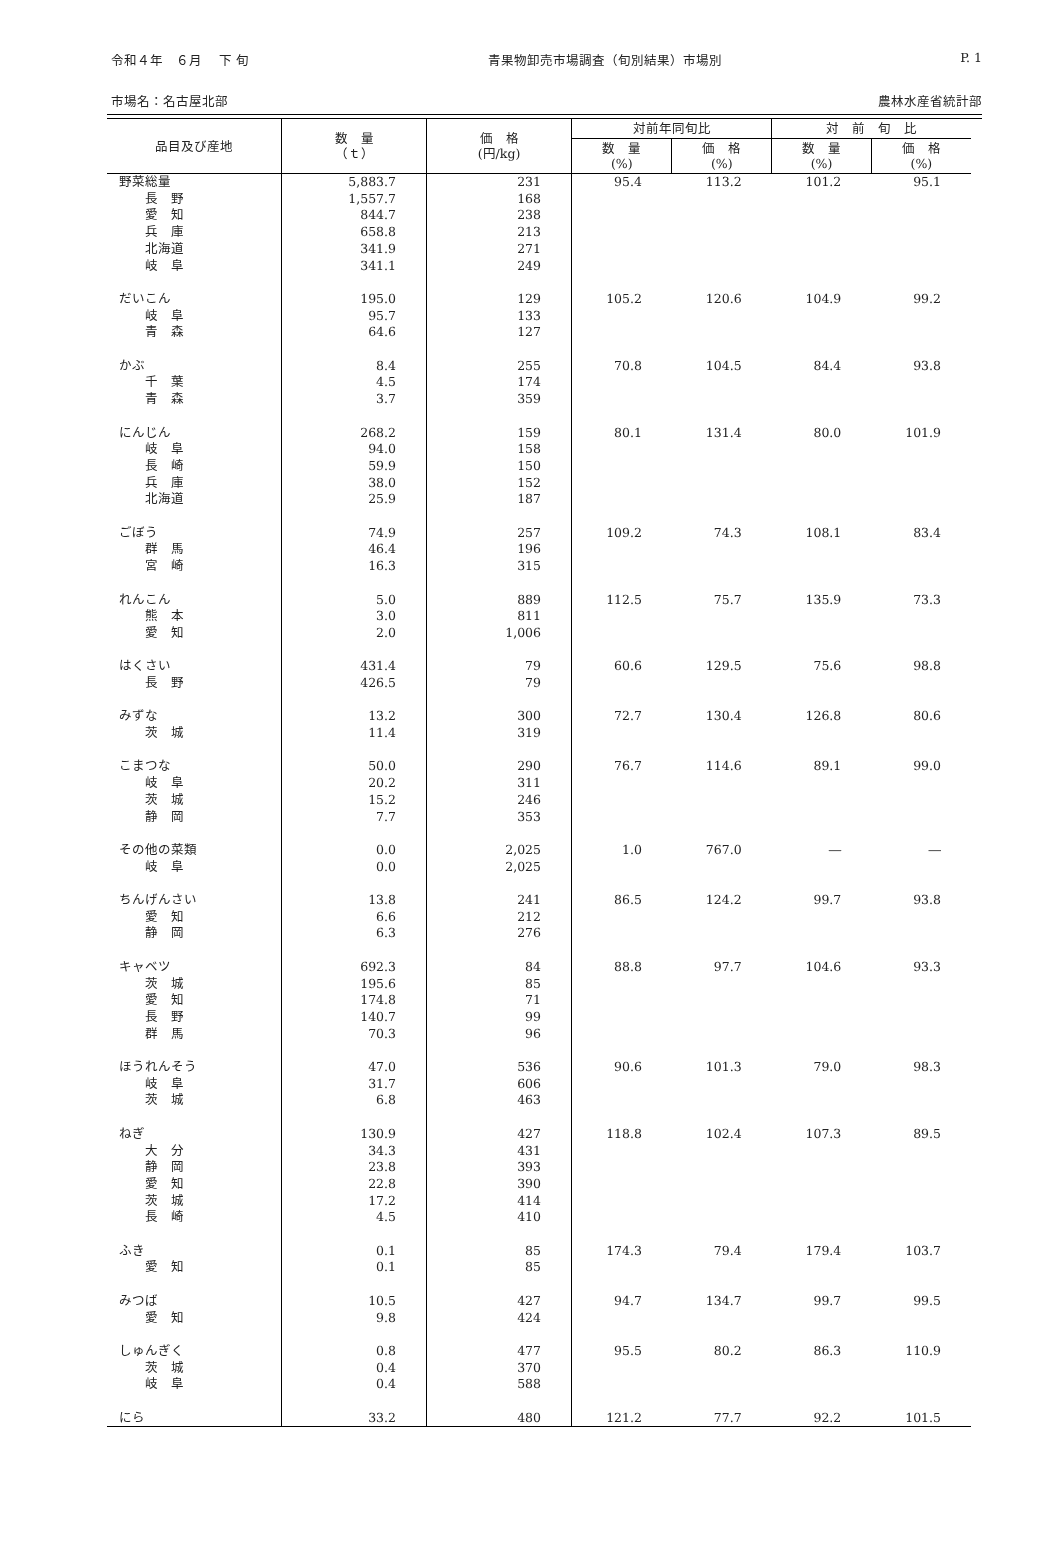令和４年　６月　 下 旬 青果物卸売市場調査（旬別結果）市場別 P. 1
市場名：名古屋北部 農林水産省統計部
| 品目及び産地 | 数 量 （ｔ） | 価 格 (円/kg) | 対前年同旬比 | | 対 前 旬 比 | |
| --- | --- | --- | --- | --- | --- | --- |
| | | | 数 量 (%) | 価 格 (%) | 数 量 (%) | 価 格 (%) |
| 野菜総量 | 5,883.7 | 231 | 95.4 | 113.2 | 101.2 | 95.1 |
| 長 野 | 1,557.7 | 168 | | | | |
| 愛 知 | 844.7 | 238 | | | | |
| 兵 庫 | 658.8 | 213 | | | | |
| 北海道 | 341.9 | 271 | | | | |
| 岐 阜 | 341.1 | 249 | | | | |
| だいこん | 195.0 | 129 | 105.2 | 120.6 | 104.9 | 99.2 |
| 岐 阜 | 95.7 | 133 | | | | |
| 青 森 | 64.6 | 127 | | | | |
| かぶ | 8.4 | 255 | 70.8 | 104.5 | 84.4 | 93.8 |
| 千 葉 | 4.5 | 174 | | | | |
| 青 森 | 3.7 | 359 | | | | |
| にんじん | 268.2 | 159 | 80.1 | 131.4 | 80.0 | 101.9 |
| 岐 阜 | 94.0 | 158 | | | | |
| 長 崎 | 59.9 | 150 | | | | |
| 兵 庫 | 38.0 | 152 | | | | |
| 北海道 | 25.9 | 187 | | | | |
| ごぼう | 74.9 | 257 | 109.2 | 74.3 | 108.1 | 83.4 |
| 群 馬 | 46.4 | 196 | | | | |
| 宮 崎 | 16.3 | 315 | | | | |
| れんこん | 5.0 | 889 | 112.5 | 75.7 | 135.9 | 73.3 |
| 熊 本 | 3.0 | 811 | | | | |
| 愛 知 | 2.0 | 1,006 | | | | |
| はくさい | 431.4 | 79 | 60.6 | 129.5 | 75.6 | 98.8 |
| 長 野 | 426.5 | 79 | | | | |
| みずな | 13.2 | 300 | 72.7 | 130.4 | 126.8 | 80.6 |
| 茨 城 | 11.4 | 319 | | | | |
| こまつな | 50.0 | 290 | 76.7 | 114.6 | 89.1 | 99.0 |
| 岐 阜 | 20.2 | 311 | | | | |
| 茨 城 | 15.2 | 246 | | | | |
| 静 岡 | 7.7 | 353 | | | | |
| その他の菜類 | 0.0 | 2,025 | 1.0 | 767.0 | ― | ― |
| 岐 阜 | 0.0 | 2,025 | | | | |
| ちんげんさい | 13.8 | 241 | 86.5 | 124.2 | 99.7 | 93.8 |
| 愛 知 | 6.6 | 212 | | | | |
| 静 岡 | 6.3 | 276 | | | | |
| キャベツ | 692.3 | 84 | 88.8 | 97.7 | 104.6 | 93.3 |
| 茨 城 | 195.6 | 85 | | | | |
| 愛 知 | 174.8 | 71 | | | | |
| 長 野 | 140.7 | 99 | | | | |
| 群 馬 | 70.3 | 96 | | | | |
| ほうれんそう | 47.0 | 536 | 90.6 | 101.3 | 79.0 | 98.3 |
| 岐 阜 | 31.7 | 606 | | | | |
| 茨 城 | 6.8 | 463 | | | | |
| ねぎ | 130.9 | 427 | 118.8 | 102.4 | 107.3 | 89.5 |
| 大 分 | 34.3 | 431 | | | | |
| 静 岡 | 23.8 | 393 | | | | |
| 愛 知 | 22.8 | 390 | | | | |
| 茨 城 | 17.2 | 414 | | | | |
| 長 崎 | 4.5 | 410 | | | | |
| ふき | 0.1 | 85 | 174.3 | 79.4 | 179.4 | 103.7 |
| 愛 知 | 0.1 | 85 | | | | |
| みつば | 10.5 | 427 | 94.7 | 134.7 | 99.7 | 99.5 |
| 愛 知 | 9.8 | 424 | | | | |
| しゅんぎく | 0.8 | 477 | 95.5 | 80.2 | 86.3 | 110.9 |
| 茨 城 | 0.4 | 370 | | | | |
| 岐 阜 | 0.4 | 588 | | | | |
| にら | 33.2 | 480 | 121.2 | 77.7 | 92.2 | 101.5 |